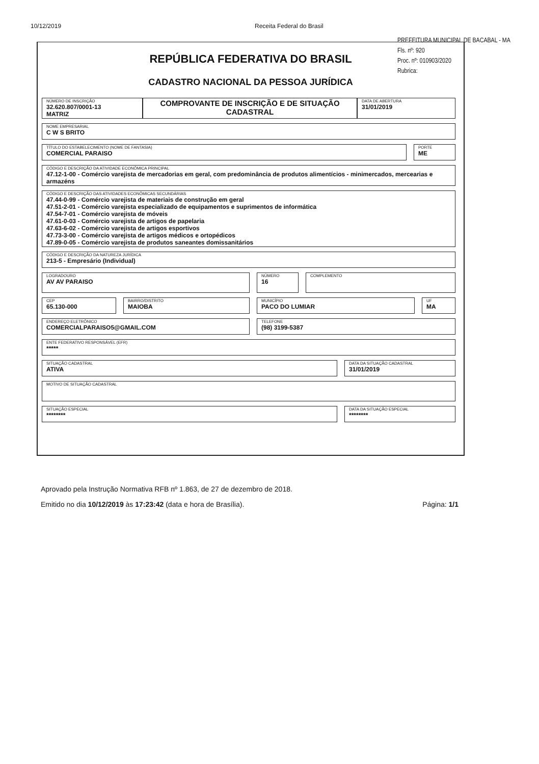10/12/2019 Receita Federal do Brasil
PREFEITURA MUNICIPAL DE BACABAL - MA
Fls. nº: 920
Proc. nº: 010903/2020
Rubrica:
REPÚBLICA FEDERATIVA DO BRASIL
CADASTRO NACIONAL DA PESSOA JURÍDICA
NÚMERO DE INSCRIÇÃO
32.620.807/0001-13
MATRIZ
COMPROVANTE DE INSCRIÇÃO E DE SITUAÇÃO CADASTRAL
DATA DE ABERTURA
31/01/2019
NOME EMPRESARIAL
C W S BRITO
TÍTULO DO ESTABELECIMENTO (NOME DE FANTASIA)
COMERCIAL PARAISO
PORTE
ME
CÓDIGO E DESCRIÇÃO DA ATIVIDADE ECONÔMICA PRINCIPAL
47.12-1-00 - Comércio varejista de mercadorias em geral, com predominância de produtos alimentícios - minimercados, mercearias e armazéns
CÓDIGO E DESCRIÇÃO DAS ATIVIDADES ECONÔMICAS SECUNDÁRIAS
47.44-0-99 - Comércio varejista de materiais de construção em geral
47.51-2-01 - Comércio varejista especializado de equipamentos e suprimentos de informática
47.54-7-01 - Comércio varejista de móveis
47.61-0-03 - Comércio varejista de artigos de papelaria
47.63-6-02 - Comércio varejista de artigos esportivos
47.73-3-00 - Comércio varejista de artigos médicos e ortopédicos
47.89-0-05 - Comércio varejista de produtos saneantes domissanitários
CÓDIGO E DESCRIÇÃO DA NATUREZA JURÍDICA
213-5 - Empresário (Individual)
LOGRADOURO
AV AV PARAISO
NÚMERO
16
COMPLEMENTO
CEP
65.130-000
BAIRRO/DISTRITO
MAIOBA
MUNICÍPIO
PACO DO LUMIAR
UF
MA
ENDEREÇO ELETRÔNICO
COMERCIALPARAISO5@GMAIL.COM
TELEFONE
(98) 3199-5387
ENTE FEDERATIVO RESPONSÁVEL (EFR)
*****
SITUAÇÃO CADASTRAL
ATIVA
DATA DA SITUAÇÃO CADASTRAL
31/01/2019
MOTIVO DE SITUAÇÃO CADASTRAL
SITUAÇÃO ESPECIAL
********
DATA DA SITUAÇÃO ESPECIAL
********
Aprovado pela Instrução Normativa RFB nº 1.863, de 27 de dezembro de 2018.
Emitido no dia 10/12/2019 às 17:23:42 (data e hora de Brasília). Página: 1/1